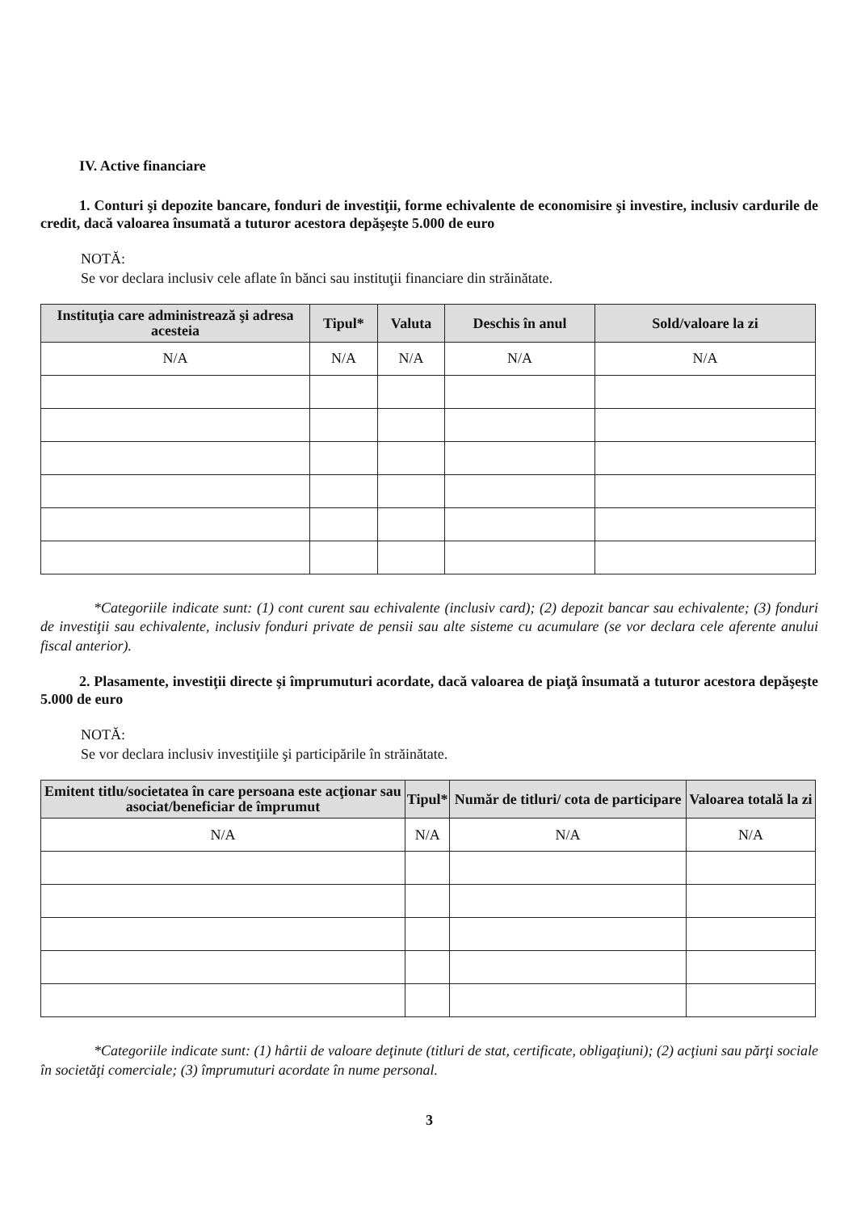IV. Active financiare
1. Conturi şi depozite bancare, fonduri de investiţii, forme echivalente de economisire şi investire, inclusiv cardurile de credit, dacă valoarea însumată a tuturor acestora depăşeşte 5.000 de euro
NOTĂ:
Se vor declara inclusiv cele aflate în bănci sau instituţii financiare din străinătate.
| Instituţia care administrează şi adresa acesteia | Tipul* | Valuta | Deschis în anul | Sold/valoare la zi |
| --- | --- | --- | --- | --- |
| N/A | N/A | N/A | N/A | N/A |
*Categoriile indicate sunt: (1) cont curent sau echivalente (inclusiv card); (2) depozit bancar sau echivalente; (3) fonduri de investiţii sau echivalente, inclusiv fonduri private de pensii sau alte sisteme cu acumulare (se vor declara cele aferente anului fiscal anterior).
2. Plasamente, investiţii directe şi împrumuturi acordate, dacă valoarea de piaţă însumată a tuturor acestora depăşeşte 5.000 de euro
NOTĂ:
Se vor declara inclusiv investiţiile şi participările în străinătate.
| Emitent titlu/societatea în care persoana este acţionar sau asociat/beneficiar de împrumut | Tipul* | Număr de titluri/ cota de participare | Valoarea totală la zi |
| --- | --- | --- | --- |
| N/A | N/A | N/A | N/A |
*Categoriile indicate sunt: (1) hârtii de valoare deţinute (titluri de stat, certificate, obligaţiuni); (2) acţiuni sau părţi sociale în societăţi comerciale; (3) împrumuturi acordate în nume personal.
3